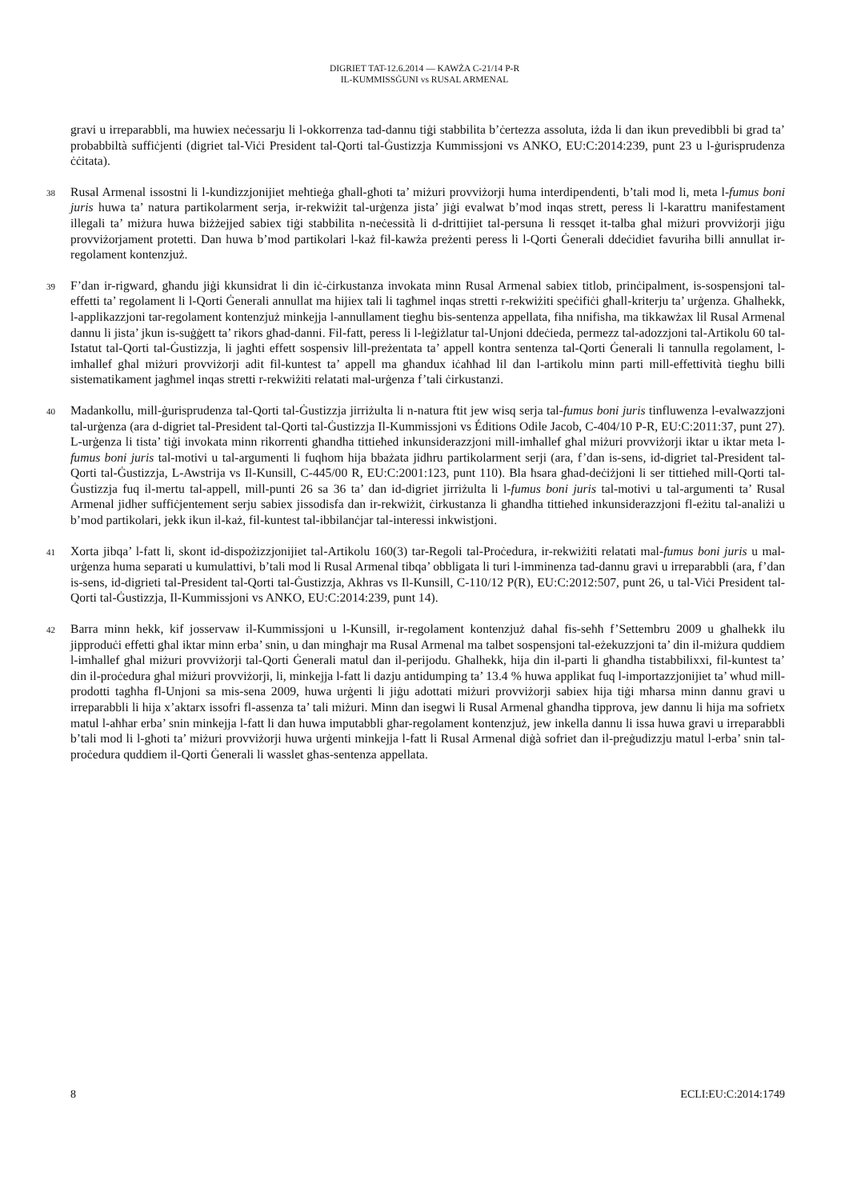DIGRIET TAT-12.6.2014 — KAWŻA C-21/14 P-R
IL-KUMMISSĠUNI vs RUSAL ARMENAL
gravi u irreparabbli, ma huwiex neċessarju li l-okkorrenza tad-dannu tiġi stabbilita b’ċertezza assoluta, iżda li dan ikun prevedibbli bi grad ta’ probabbiltà suffiċjenti (digriet tal-Viċi President tal-Qorti tal-Ġustizzja Kummissjoni vs ANKO, EU:C:2014:239, punt 23 u l-ġurisprudenza ċċitata).
38
Rusal Armenal issostni li l-kundizzjonijiet meħtieġa għall-għoti ta’ miżuri provviżorji huma interdipendenti, b’tali mod li, meta l-fumus boni juris huwa ta’ natura partikolarment serja, ir-rekwiżit tal-urġenza jista’ jiġi evalwat b’mod inqas strett, peress li l-karattru manifestament illegali ta’ miżura huwa biżżejjed sabiex tiġi stabbilita n-neċessità li d-drittijiet tal-persuna li ressqet it-talba għal miżuri provviżorji jiġu provviżorjament protetti. Dan huwa b’mod partikolari l-każ fil-kawża preżenti peress li l-Qorti Ġenerali ddeċidiet favuriha billi annullat ir-regolament kontenzjuż.
39
F’dan ir-rigward, għandu jiġi kkunsidrat li din iċ-ċirkustanza invokata minn Rusal Armenal sabiex titlob, prinċipalment, is-sospensjoni tal-effetti ta’ regolament li l-Qorti Ġenerali annullat ma hijiex tali li tagħmel inqas stretti r-rekwiżiti speċifiċi għall-kriterju ta’ urġenza. Għalhekk, l-applikazzjoni tar-regolament kontenzjuż minkejja l-annullament tiegħu bis-sentenza appellata, fiha nnifisha, ma tikkawżax lil Rusal Armenal dannu li jista’ jkun is-suġġett ta’ rikors għad-danni. Fil-fatt, peress li l-leġiżlatur tal-Unjoni ddeċieda, permezz tal-adozzjoni tal-Artikolu 60 tal-Istatut tal-Qorti tal-Ġustizzja, li jagħti effett sospensiv lill-preżentata ta’ appell kontra sentenza tal-Qorti Ġenerali li tannulla regolament, l-imħallef għal miżuri provviżorji adit fil-kuntest ta’ appell ma għandux iċaħħad lil dan l-artikolu minn parti mill-effettività tiegħu billi sistematikament jagħmel inqas stretti r-rekwiżiti relatati mal-urġenza f’tali ċirkustanzi.
40
Madankollu, mill-ġurisprudenza tal-Qorti tal-Ġustizzja jirriżulta li n-natura ftit jew wisq serja tal-fumus boni juris tinfluwenza l-evalwazzjoni tal-urġenza (ara d-digriet tal-President tal-Qorti tal-Ġustizzja Il-Kummissjoni vs Éditions Odile Jacob, C-404/10 P-R, EU:C:2011:37, punt 27). L-urġenza li tista’ tiġi invokata minn rikorrenti għandha tittieħed inkunsiderazzjoni mill-imħallef għal miżuri provviżorji iktar u iktar meta l-fumus boni juris tal-motivi u tal-argumenti li fuqhom hija bbażata jidhru partikolarment serji (ara, f’dan is-sens, id-digriet tal-President tal-Qorti tal-Ġustizzja, L-Awstrija vs Il-Kunsill, C-445/00 R, EU:C:2001:123, punt 110). Bla ħsara għad-deċiżjoni li ser tittieħed mill-Qorti tal-Ġustizzja fuq il-mertu tal-appell, mill-punti 26 sa 36 ta’ dan id-digriet jirriżulta li l-fumus boni juris tal-motivi u tal-argumenti ta’ Rusal Armenal jidher suffiċjentement serju sabiex jissodisfa dan ir-rekwiżit, ċirkustanza li għandha tittieħed inkunsiderazzjoni fl-eżitu tal-analiżi u b’mod partikolari, jekk ikun il-każ, fil-kuntest tal-ibbilanċjar tal-interessi inkwistjoni.
41
Xorta jibqa’ l-fatt li, skont id-dispożizzjonijiet tal-Artikolu 160(3) tar-Regoli tal-Proċedura, ir-rekwiżiti relatati mal-fumus boni juris u mal-urġenza huma separati u kumulattivi, b’tali mod li Rusal Armenal tibqa’ obbligata li turi l-imminenza tad-dannu gravi u irreparabbli (ara, f’dan is-sens, id-digrieti tal-President tal-Qorti tal-Ġustizzja, Akhras vs Il-Kunsill, C-110/12 P(R), EU:C:2012:507, punt 26, u tal-Viċi President tal-Qorti tal-Ġustizzja, Il-Kummissjoni vs ANKO, EU:C:2014:239, punt 14).
42
Barra minn hekk, kif josservaw il-Kummissjoni u l-Kunsill, ir-regolament kontenzjuż daħal fis-seħħ f’Settembru 2009 u għalhekk ilu jipproduċi effetti għal iktar minn erba’ snin, u dan mingħajr ma Rusal Armenal ma talbet sospensjoni tal-eżekuzzjoni ta’ din il-miżura quddiem l-imħallef għal miżuri provviżorji tal-Qorti Ġenerali matul dan il-perijodu. Għalhekk, hija din il-parti li għandha tistabbilixxi, fil-kuntest ta’ din il-proċedura għal miżuri provviżorji, li, minkejja l-fatt li dazju antidumping ta’ 13.4 % huwa applikat fuq l-importazzjonijiet ta’ wħud mill-prodotti tagħha fl-Unjoni sa mis-sena 2009, huwa urġenti li jiġu adottati miżuri provviżorji sabiex hija tiġi mħarsa minn dannu gravi u irreparabbli li hija x’aktarx issofri fl-assenza ta’ tali miżuri. Minn dan isegwi li Rusal Armenal għandha tipprova, jew dannu li hija ma sofrietx matul l-aħħar erba’ snin minkejja l-fatt li dan huwa imputabbli għar-regolament kontenzjuż, jew inkella dannu li issa huwa gravi u irreparabbli b’tali mod li l-għoti ta’ miżuri provviżorji huwa urġenti minkejja l-fatt li Rusal Armenal diġà sofriet dan il-preġudizzju matul l-erba’ snin tal-proċedura quddiem il-Qorti Ġenerali li wasslet għas-sentenza appellata.
8 ECLI:EU:C:2014:1749